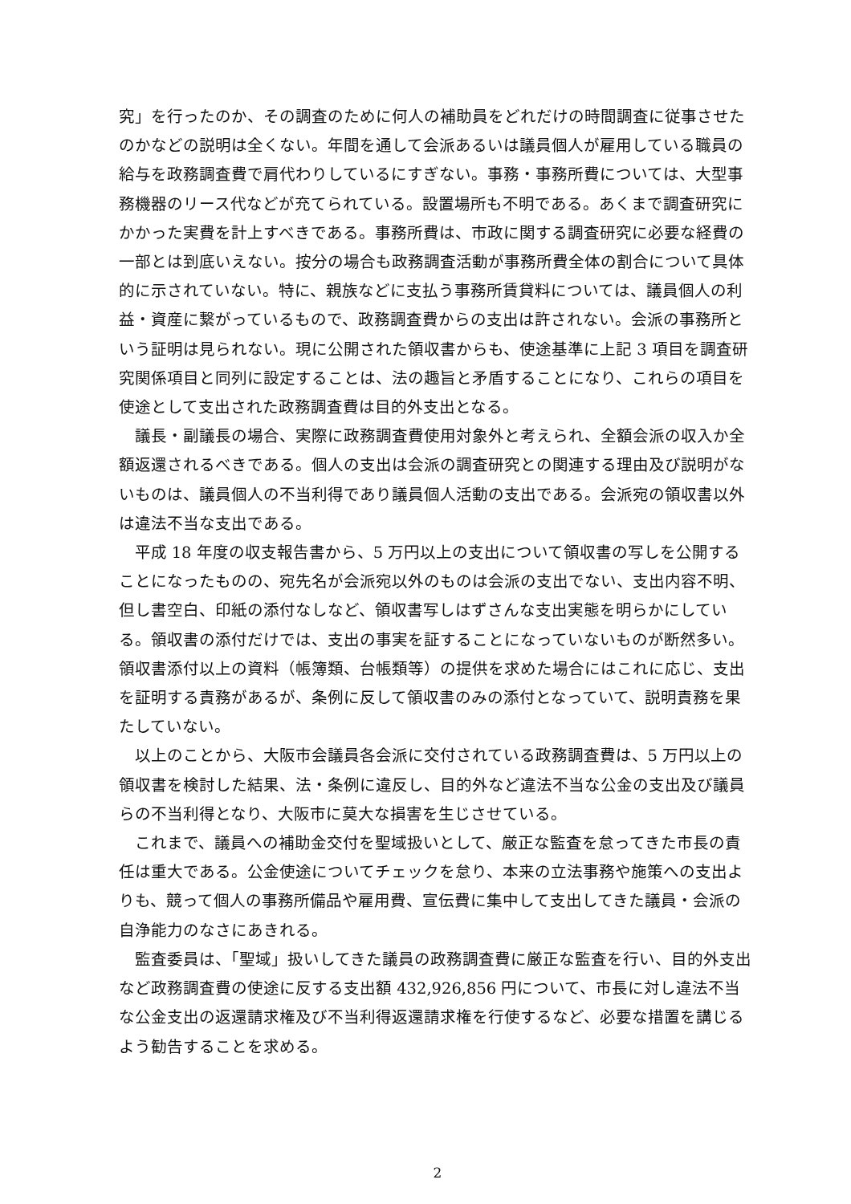究」を行ったのか、その調査のために何人の補助員をどれだけの時間調査に従事させたのかなどの説明は全くない。年間を通して会派あるいは議員個人が雇用している職員の給与を政務調査費で肩代わりしているにすぎない。事務・事務所費については、大型事務機器のリース代などが充てられている。設置場所も不明である。あくまで調査研究にかかった実費を計上すべきである。事務所費は、市政に関する調査研究に必要な経費の一部とは到底いえない。按分の場合も政務調査活動が事務所費全体の割合について具体的に示されていない。特に、親族などに支払う事務所賃貸料については、議員個人の利益・資産に繋がっているもので、政務調査費からの支出は許されない。会派の事務所という証明は見られない。現に公開された領収書からも、使途基準に上記 3 項目を調査研究関係項目と同列に設定することは、法の趣旨と矛盾することになり、これらの項目を使途として支出された政務調査費は目的外支出となる。
議長・副議長の場合、実際に政務調査費使用対象外と考えられ、全額会派の収入か全額返還されるべきである。個人の支出は会派の調査研究との関連する理由及び説明がないものは、議員個人の不当利得であり議員個人活動の支出である。会派宛の領収書以外は違法不当な支出である。
平成 18 年度の収支報告書から、5 万円以上の支出について領収書の写しを公開することになったものの、宛先名が会派宛以外のものは会派の支出でない、支出内容不明、但し書空白、印紙の添付なしなど、領収書写しはずさんな支出実態を明らかにしている。領収書の添付だけでは、支出の事実を証することになっていないものが断然多い。領収書添付以上の資料（帳簿類、台帳類等）の提供を求めた場合にはこれに応じ、支出を証明する責務があるが、条例に反して領収書のみの添付となっていて、説明責務を果たしていない。
以上のことから、大阪市会議員各会派に交付されている政務調査費は、5 万円以上の領収書を検討した結果、法・条例に違反し、目的外など違法不当な公金の支出及び議員らの不当利得となり、大阪市に莫大な損害を生じさせている。
これまで、議員への補助金交付を聖域扱いとして、厳正な監査を怠ってきた市長の責任は重大である。公金使途についてチェックを怠り、本来の立法事務や施策への支出よりも、競って個人の事務所備品や雇用費、宣伝費に集中して支出してきた議員・会派の自浄能力のなさにあきれる。
監査委員は、「聖域」扱いしてきた議員の政務調査費に厳正な監査を行い、目的外支出など政務調査費の使途に反する支出額 432,926,856 円について、市長に対し違法不当な公金支出の返還請求権及び不当利得返還請求権を行使するなど、必要な措置を講じるよう勧告することを求める。
2